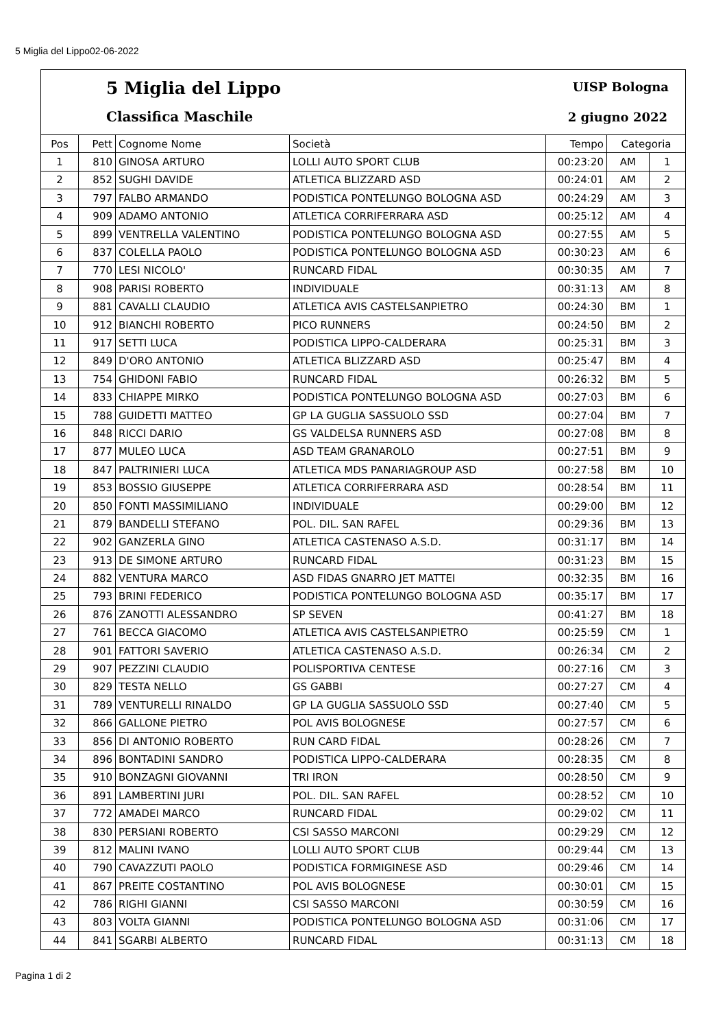5 Miglia del Lippo02-06-2022
5 Miglia del Lippo UISP Bologna
Classifica Maschile 2 giugno 2022
| Pos | Pett | Cognome Nome | Società | Tempo | Categoria | |
| --- | --- | --- | --- | --- | --- | --- |
| 1 | 810 | GINOSA ARTURO | LOLLI AUTO SPORT CLUB | 00:23:20 | AM | 1 |
| 2 | 852 | SUGHI DAVIDE | ATLETICA BLIZZARD ASD | 00:24:01 | AM | 2 |
| 3 | 797 | FALBO ARMANDO | PODISTICA PONTELUNGO BOLOGNA ASD | 00:24:29 | AM | 3 |
| 4 | 909 | ADAMO ANTONIO | ATLETICA CORRIFERRARA ASD | 00:25:12 | AM | 4 |
| 5 | 899 | VENTRELLA VALENTINO | PODISTICA PONTELUNGO BOLOGNA ASD | 00:27:55 | AM | 5 |
| 6 | 837 | COLELLA PAOLO | PODISTICA PONTELUNGO BOLOGNA ASD | 00:30:23 | AM | 6 |
| 7 | 770 | LESI NICOLO' | RUNCARD FIDAL | 00:30:35 | AM | 7 |
| 8 | 908 | PARISI ROBERTO | INDIVIDUALE | 00:31:13 | AM | 8 |
| 9 | 881 | CAVALLI CLAUDIO | ATLETICA AVIS CASTELSANPIETRO | 00:24:30 | BM | 1 |
| 10 | 912 | BIANCHI ROBERTO | PICO RUNNERS | 00:24:50 | BM | 2 |
| 11 | 917 | SETTI LUCA | PODISTICA LIPPO-CALDERARA | 00:25:31 | BM | 3 |
| 12 | 849 | D'ORO ANTONIO | ATLETICA BLIZZARD ASD | 00:25:47 | BM | 4 |
| 13 | 754 | GHIDONI FABIO | RUNCARD FIDAL | 00:26:32 | BM | 5 |
| 14 | 833 | CHIAPPE MIRKO | PODISTICA PONTELUNGO BOLOGNA ASD | 00:27:03 | BM | 6 |
| 15 | 788 | GUIDETTI MATTEO | GP LA GUGLIA SASSUOLO SSD | 00:27:04 | BM | 7 |
| 16 | 848 | RICCI DARIO | GS VALDELSA RUNNERS ASD | 00:27:08 | BM | 8 |
| 17 | 877 | MULEO LUCA | ASD TEAM GRANAROLO | 00:27:51 | BM | 9 |
| 18 | 847 | PALTRINIERI LUCA | ATLETICA MDS PANARIAGROUP ASD | 00:27:58 | BM | 10 |
| 19 | 853 | BOSSIO GIUSEPPE | ATLETICA CORRIFERRARA ASD | 00:28:54 | BM | 11 |
| 20 | 850 | FONTI MASSIMILIANO | INDIVIDUALE | 00:29:00 | BM | 12 |
| 21 | 879 | BANDELLI STEFANO | POL. DIL. SAN RAFEL | 00:29:36 | BM | 13 |
| 22 | 902 | GANZERLA GINO | ATLETICA CASTENASO A.S.D. | 00:31:17 | BM | 14 |
| 23 | 913 | DE SIMONE ARTURO | RUNCARD FIDAL | 00:31:23 | BM | 15 |
| 24 | 882 | VENTURA MARCO | ASD FIDAS GNARRO JET MATTEI | 00:32:35 | BM | 16 |
| 25 | 793 | BRINI FEDERICO | PODISTICA PONTELUNGO BOLOGNA ASD | 00:35:17 | BM | 17 |
| 26 | 876 | ZANOTTI ALESSANDRO | SP SEVEN | 00:41:27 | BM | 18 |
| 27 | 761 | BECCA GIACOMO | ATLETICA AVIS CASTELSANPIETRO | 00:25:59 | CM | 1 |
| 28 | 901 | FATTORI SAVERIO | ATLETICA CASTENASO A.S.D. | 00:26:34 | CM | 2 |
| 29 | 907 | PEZZINI CLAUDIO | POLISPORTIVA CENTESE | 00:27:16 | CM | 3 |
| 30 | 829 | TESTA NELLO | GS GABBI | 00:27:27 | CM | 4 |
| 31 | 789 | VENTURELLI RINALDO | GP LA GUGLIA SASSUOLO SSD | 00:27:40 | CM | 5 |
| 32 | 866 | GALLONE PIETRO | POL AVIS BOLOGNESE | 00:27:57 | CM | 6 |
| 33 | 856 | DI ANTONIO ROBERTO | RUN CARD FIDAL | 00:28:26 | CM | 7 |
| 34 | 896 | BONTADINI SANDRO | PODISTICA LIPPO-CALDERARA | 00:28:35 | CM | 8 |
| 35 | 910 | BONZAGNI GIOVANNI | TRI IRON | 00:28:50 | CM | 9 |
| 36 | 891 | LAMBERTINI JURI | POL. DIL. SAN RAFEL | 00:28:52 | CM | 10 |
| 37 | 772 | AMADEI MARCO | RUNCARD FIDAL | 00:29:02 | CM | 11 |
| 38 | 830 | PERSIANI ROBERTO | CSI SASSO MARCONI | 00:29:29 | CM | 12 |
| 39 | 812 | MALINI IVANO | LOLLI AUTO SPORT CLUB | 00:29:44 | CM | 13 |
| 40 | 790 | CAVAZZUTI PAOLO | PODISTICA FORMIGINESE ASD | 00:29:46 | CM | 14 |
| 41 | 867 | PREITE COSTANTINO | POL AVIS BOLOGNESE | 00:30:01 | CM | 15 |
| 42 | 786 | RIGHI GIANNI | CSI SASSO MARCONI | 00:30:59 | CM | 16 |
| 43 | 803 | VOLTA GIANNI | PODISTICA PONTELUNGO BOLOGNA ASD | 00:31:06 | CM | 17 |
| 44 | 841 | SGARBI ALBERTO | RUNCARD FIDAL | 00:31:13 | CM | 18 |
Pagina 1 di 2